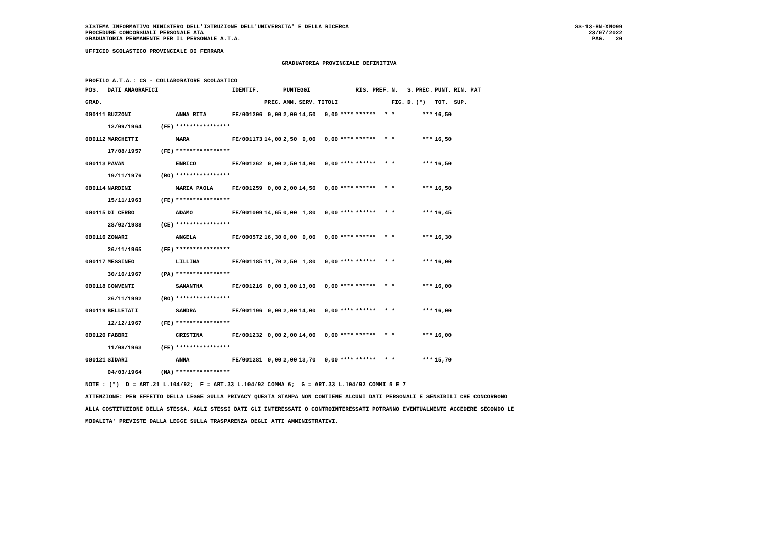SISTEMA INFORMATIVO MINISTERO DELL'ISTRUZIONE DELL'UNIVERSITA' E DELLA RICERCA
PROCEDURE CONCORSUALI PERSONALE ATA
GRADUATORIA PERMANENTE PER IL PERSONALE A.T.A.
SS-13-HN-XNO99
23/07/2022
PAG. 20
UFFICIO SCOLASTICO PROVINCIALE DI FERRARA
GRADUATORIA PROVINCIALE DEFINITIVA
PROFILO A.T.A.: CS - COLLABORATORE SCOLASTICO
| POS. | DATI ANAGRAFICI | | | IDENTIF. | | PUNTEGGI | | | | RIS. PREF. | | N. | S. | PREC. | PUNT. | RIN. PAT |
| --- | --- | --- | --- | --- | --- | --- | --- | --- | --- | --- | --- | --- | --- | --- | --- | --- |
| GRAD. | | | | | PREC. | AMM. | SERV. | TITOLI | | | | FIG. | D. | (*) | TOT. | SUP. |
| 000111 | BUZZONI | | ANNA RITA | FE/001206 | 0,00 | 2,00 | 14,50 | 0,00 | **** | ****** | * | * | | *** | 16,50 | |
| | 12/09/1964 | (FE) | **************** | | | | | | | | | | | | | |
| 000112 | MARCHETTI | | MARA | FE/001173 | 14,00 | 2,50 | 0,00 | 0,00 | **** | ****** | * | * | | *** | 16,50 | |
| | 17/08/1957 | (FE) | **************** | | | | | | | | | | | | | |
| 000113 | PAVAN | | ENRICO | FE/001262 | 0,00 | 2,50 | 14,00 | 0,00 | **** | ****** | * | * | | *** | 16,50 | |
| | 19/11/1976 | (RO) | **************** | | | | | | | | | | | | | |
| 000114 | NARDINI | | MARIA PAOLA | FE/001259 | 0,00 | 2,00 | 14,50 | 0,00 | **** | ****** | * | * | | *** | 16,50 | |
| | 15/11/1963 | (FE) | **************** | | | | | | | | | | | | | |
| 000115 | DI CERBO | | ADAMO | FE/001009 | 14,65 | 0,00 | 1,80 | 0,00 | **** | ****** | * | * | | *** | 16,45 | |
| | 28/02/1988 | (CE) | **************** | | | | | | | | | | | | | |
| 000116 | ZONARI | | ANGELA | FE/000572 | 16,30 | 0,00 | 0,00 | 0,00 | **** | ****** | * | * | | *** | 16,30 | |
| | 26/11/1965 | (FE) | **************** | | | | | | | | | | | | | |
| 000117 | MESSINEO | | LILLINA | FE/001185 | 11,70 | 2,50 | 1,80 | 0,00 | **** | ****** | * | * | | *** | 16,00 | |
| | 30/10/1967 | (PA) | **************** | | | | | | | | | | | | | |
| 000118 | CONVENTI | | SAMANTHA | FE/001216 | 0,00 | 3,00 | 13,00 | 0,00 | **** | ****** | * | * | | *** | 16,00 | |
| | 26/11/1992 | (RO) | **************** | | | | | | | | | | | | | |
| 000119 | BELLETATI | | SANDRA | FE/001196 | 0,00 | 2,00 | 14,00 | 0,00 | **** | ****** | * | * | | *** | 16,00 | |
| | 12/12/1967 | (FE) | **************** | | | | | | | | | | | | | |
| 000120 | FABBRI | | CRISTINA | FE/001232 | 0,00 | 2,00 | 14,00 | 0,00 | **** | ****** | * | * | | *** | 16,00 | |
| | 11/08/1963 | (FE) | **************** | | | | | | | | | | | | | |
| 000121 | SIDARI | | ANNA | FE/001281 | 0,00 | 2,00 | 13,70 | 0,00 | **** | ****** | * | * | | *** | 15,70 | |
| | 04/03/1964 | (NA) | **************** | | | | | | | | | | | | | |
NOTE : (*) D = ART.21 L.104/92; F = ART.33 L.104/92 COMMA 6; G = ART.33 L.104/92 COMMI 5 E 7
ATTENZIONE: PER EFFETTO DELLA LEGGE SULLA PRIVACY QUESTA STAMPA NON CONTIENE ALCUNI DATI PERSONALI E SENSIBILI CHE CONCORRONO
ALLA COSTITUZIONE DELLA STESSA. AGLI STESSI DATI GLI INTERESSATI O CONTROINTERESSATI POTRANNO EVENTUALMENTE ACCEDERE SECONDO LE
MODALITA' PREVISTE DALLA LEGGE SULLA TRASPARENZA DEGLI ATTI AMMINISTRATIVI.